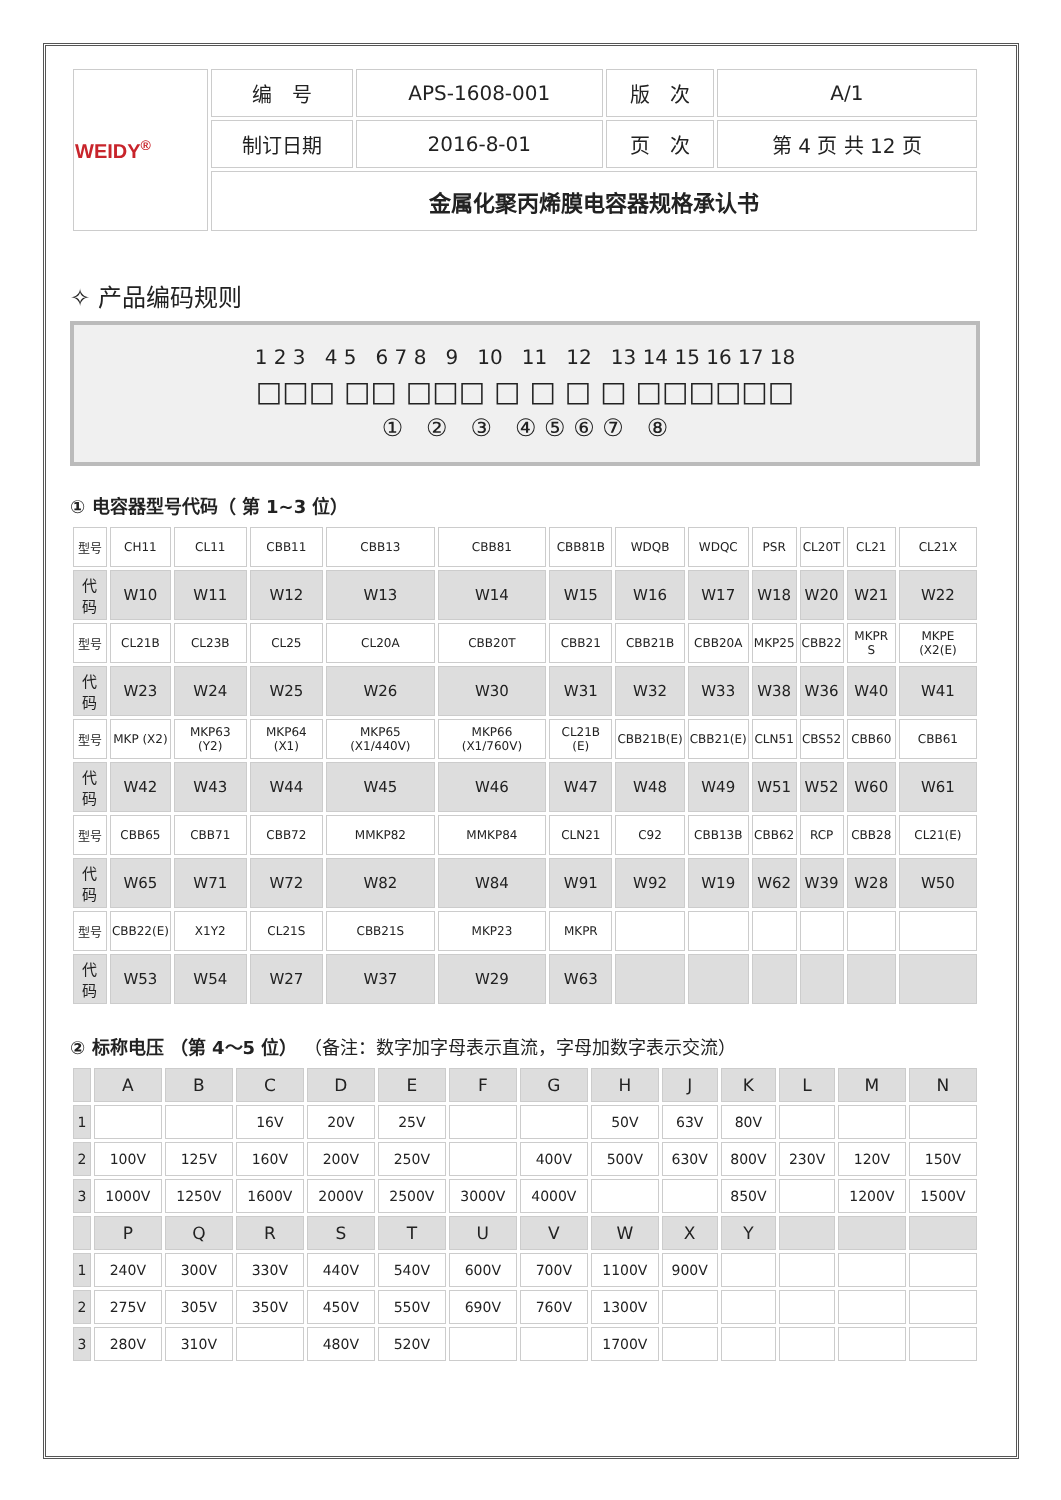| WEIDY<sup>®</sup> | 编 号 | APS-1608-001 | 版 次 | A/1 |
| | 制订日期 | 2016-8-01 | 页 次 | 第 4 页 共 12 页 |
| | 金属化聚丙烯膜电容器规格承认书 | | | |
✧ 产品编码规则
1 2 3 4 5 6 7 8 9 10 11 12 13 14 15 16 17 18
□□□ □□ □□□ □ □ □ □ □□□□□□
① ② ③ ④ ⑤ ⑥ ⑦ ⑧
① 电容器型号代码（ 第 1~3 位）
| 型号 | CH11 | CL11 | CBB11 | CBB13 | CBB81 | CBB81B | WDQB | WDQC | PSR | CL20T | CL21 | CL21X |
| 代码 | W10 | W11 | W12 | W13 | W14 | W15 | W16 | W17 | W18 | W20 | W21 | W22 |
| 型号 | CL21B | CL23B | CL25 | CL20A | CBB20T | CBB21 | CBB21B | CBB20A | MKP25 | CBB22 | MKPR S | MKPE (X2(E) |
| 代码 | W23 | W24 | W25 | W26 | W30 | W31 | W32 | W33 | W38 | W36 | W40 | W41 |
| 型号 | MKP (X2) | MKP63 (Y2) | MKP64 (X1) | MKP65 (X1/440V) | MKP66 (X1/760V) | CL21B (E) | CBB21B(E) | CBB21(E) | CLN51 | CBS52 | CBB60 | CBB61 |
| 代码 | W42 | W43 | W44 | W45 | W46 | W47 | W48 | W49 | W51 | W52 | W60 | W61 |
| 型号 | CBB65 | CBB71 | CBB72 | MMKP82 | MMKP84 | CLN21 | C92 | CBB13B | CBB62 | RCP | CBB28 | CL21(E) |
| 代码 | W65 | W71 | W72 | W82 | W84 | W91 | W92 | W19 | W62 | W39 | W28 | W50 |
| 型号 | CBB22(E) | X1Y2 | CL21S | CBB21S | MKP23 | MKPR | | | | | | |
| 代码 | W53 | W54 | W27 | W37 | W29 | W63 | | | | | | |
② 标称电压 （第 4～5 位） （备注：数字加字母表示直流，字母加数字表示交流）
| | A | B | C | D | E | F | G | H | J | K | L | M | N |
| 1 | | | 16V | 20V | 25V | | | 50V | 63V | 80V | | | |
| 2 | 100V | 125V | 160V | 200V | 250V | | 400V | 500V | 630V | 800V | 230V | 120V | 150V |
| 3 | 1000V | 1250V | 1600V | 2000V | 2500V | 3000V | 4000V | | | 850V | | 1200V | 1500V |
| | P | Q | R | S | T | U | V | W | X | Y | | | |
| 1 | 240V | 300V | 330V | 440V | 540V | 600V | 700V | 1100V | 900V | | | | |
| 2 | 275V | 305V | 350V | 450V | 550V | 690V | 760V | 1300V | | | | | |
| 3 | 280V | 310V | | 480V | 520V | | | 1700V | | | | | |